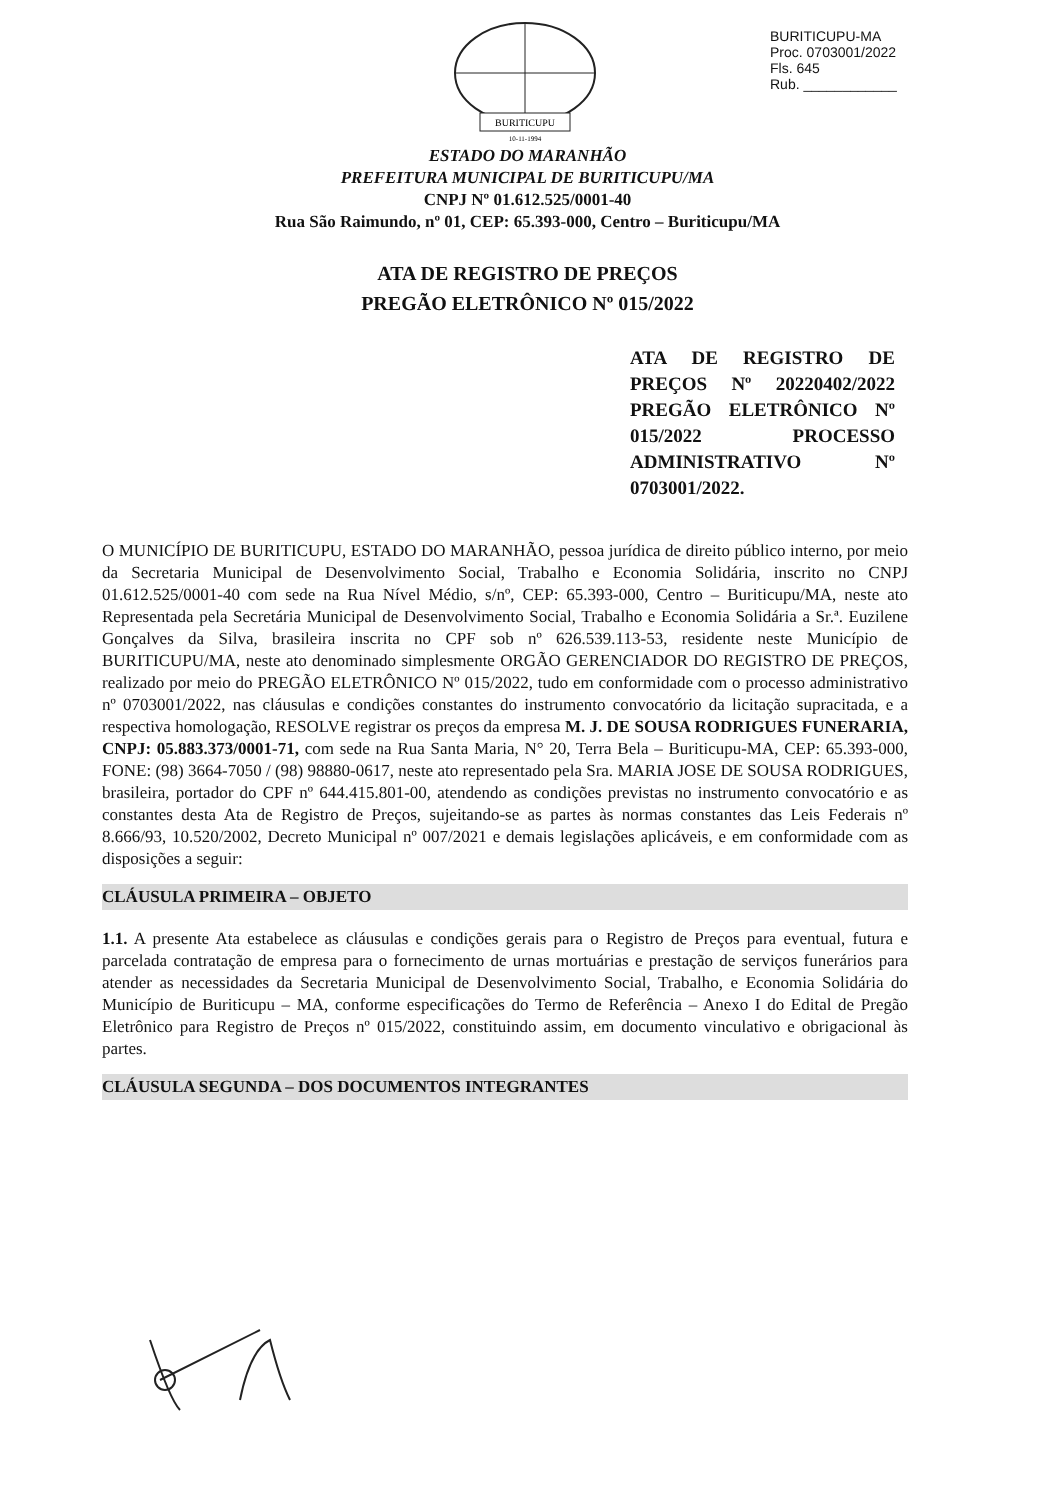BURITICUPU
10-11-1994
BURITICUPU-MA
Proc. 0703001/2022
Fls. 645
Rub. ____________
ESTADO DO MARANHÃO
PREFEITURA MUNICIPAL DE BURITICUPU/MA
CNPJ Nº 01.612.525/0001-40
Rua São Raimundo, nº 01, CEP: 65.393-000, Centro – Buriticupu/MA
ATA DE REGISTRO DE PREÇOS
PREGÃO ELETRÔNICO Nº 015/2022
ATA DE REGISTRO DE PREÇOS Nº 20220402/2022 PREGÃO ELETRÔNICO Nº 015/2022 PROCESSO ADMINISTRATIVO Nº 0703001/2022.
O MUNICÍPIO DE BURITICUPU, ESTADO DO MARANHÃO, pessoa jurídica de direito público interno, por meio da Secretaria Municipal de Desenvolvimento Social, Trabalho e Economia Solidária, inscrito no CNPJ 01.612.525/0001-40 com sede na Rua Nível Médio, s/nº, CEP: 65.393-000, Centro – Buriticupu/MA, neste ato Representada pela Secretária Municipal de Desenvolvimento Social, Trabalho e Economia Solidária a Sr.ª. Euzilene Gonçalves da Silva, brasileira inscrita no CPF sob nº 626.539.113-53, residente neste Município de BURITICUPU/MA, neste ato denominado simplesmente ORGÃO GERENCIADOR DO REGISTRO DE PREÇOS, realizado por meio do PREGÃO ELETRÔNICO Nº 015/2022, tudo em conformidade com o processo administrativo nº 0703001/2022, nas cláusulas e condições constantes do instrumento convocatório da licitação supracitada, e a respectiva homologação, RESOLVE registrar os preços da empresa M. J. DE SOUSA RODRIGUES FUNERARIA, CNPJ: 05.883.373/0001-71, com sede na Rua Santa Maria, N° 20, Terra Bela – Buriticupu-MA, CEP: 65.393-000, FONE: (98) 3664-7050 / (98) 98880-0617, neste ato representado pela Sra. MARIA JOSE DE SOUSA RODRIGUES, brasileira, portador do CPF nº 644.415.801-00, atendendo as condições previstas no instrumento convocatório e as constantes desta Ata de Registro de Preços, sujeitando-se as partes às normas constantes das Leis Federais nº 8.666/93, 10.520/2002, Decreto Municipal nº 007/2021 e demais legislações aplicáveis, e em conformidade com as disposições a seguir:
CLÁUSULA PRIMEIRA – OBJETO
1.1. A presente Ata estabelece as cláusulas e condições gerais para o Registro de Preços para eventual, futura e parcelada contratação de empresa para o fornecimento de urnas mortuárias e prestação de serviços funerários para atender as necessidades da Secretaria Municipal de Desenvolvimento Social, Trabalho, e Economia Solidária do Município de Buriticupu – MA, conforme especificações do Termo de Referência – Anexo I do Edital de Pregão Eletrônico para Registro de Preços nº 015/2022, constituindo assim, em documento vinculativo e obrigacional às partes.
CLÁUSULA SEGUNDA – DOS DOCUMENTOS INTEGRANTES